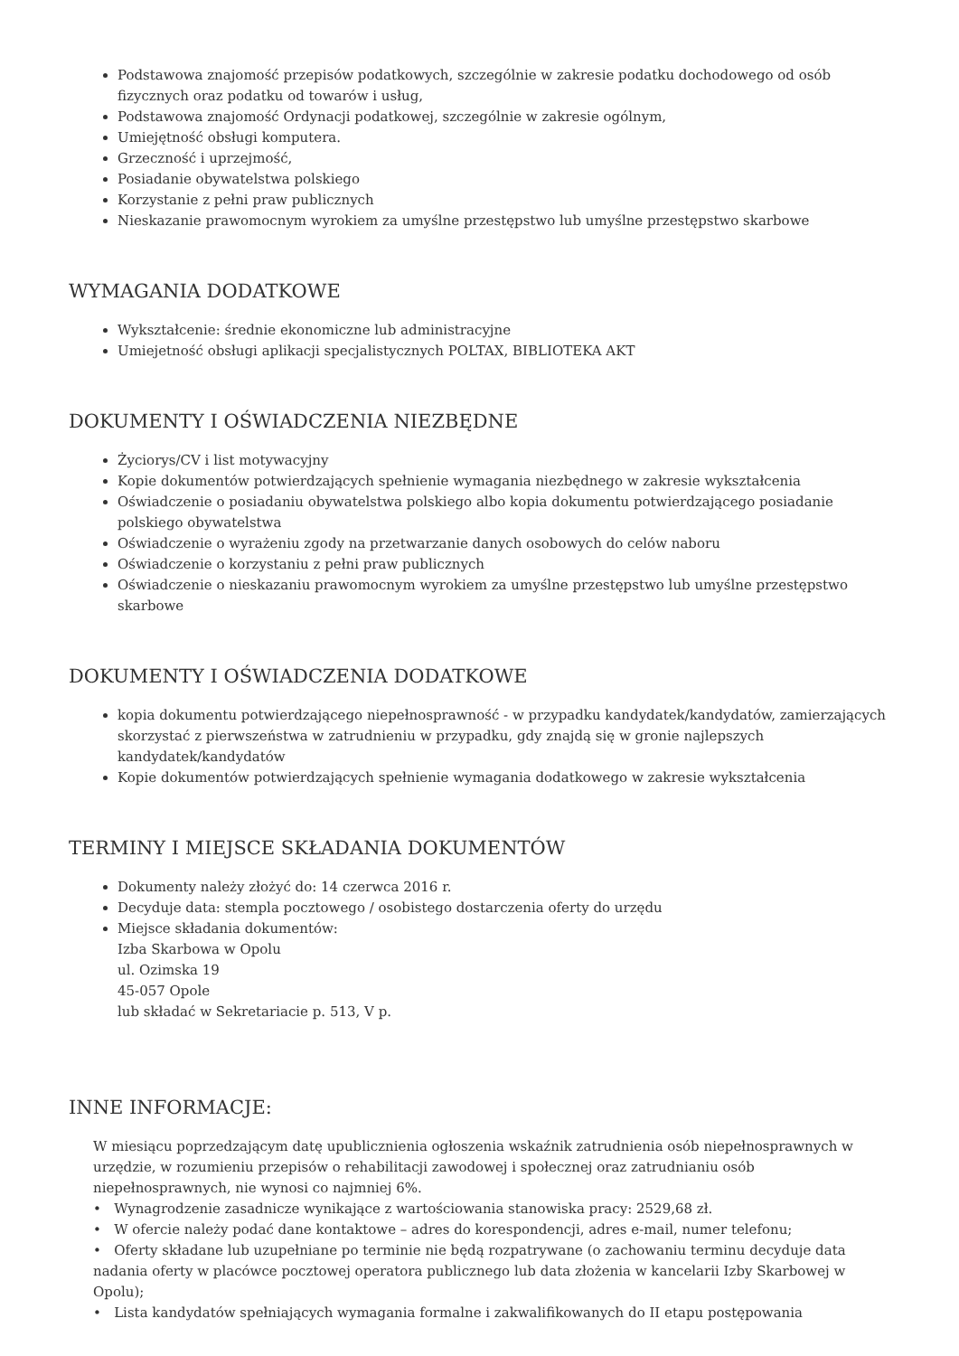Podstawowa znajomość przepisów podatkowych, szczególnie w zakresie podatku dochodowego od osób fizycznych oraz podatku od towarów i usług,
Podstawowa znajomość Ordynacji podatkowej, szczególnie w zakresie ogólnym,
Umiejętność obsługi komputera.
Grzeczność i uprzejmość,
Posiadanie obywatelstwa polskiego
Korzystanie z pełni praw publicznych
Nieskazanie prawomocnym wyrokiem za umyślne przestępstwo lub umyślne przestępstwo skarbowe
WYMAGANIA DODATKOWE
Wykształcenie: średnie ekonomiczne lub administracyjne
Umiejetność obsługi aplikacji specjalistycznych POLTAX, BIBLIOTEKA AKT
DOKUMENTY I OŚWIADCZENIA NIEZBĘDNE
Życiorys/CV i list motywacyjny
Kopie dokumentów potwierdzających spełnienie wymagania niezbędnego w zakresie wykształcenia
Oświadczenie o posiadaniu obywatelstwa polskiego albo kopia dokumentu potwierdzającego posiadanie polskiego obywatelstwa
Oświadczenie o wyrażeniu zgody na przetwarzanie danych osobowych do celów naboru
Oświadczenie o korzystaniu z pełni praw publicznych
Oświadczenie o nieskazaniu prawomocnym wyrokiem za umyślne przestępstwo lub umyślne przestępstwo skarbowe
DOKUMENTY I OŚWIADCZENIA DODATKOWE
kopia dokumentu potwierdzającego niepełnosprawność - w przypadku kandydatek/kandydatów, zamierzających skorzystać z pierwszeństwa w zatrudnieniu w przypadku, gdy znajdą się w gronie najlepszych kandydatek/kandydatów
Kopie dokumentów potwierdzających spełnienie wymagania dodatkowego w zakresie wykształcenia
TERMINY I MIEJSCE SKŁADANIA DOKUMENTÓW
Dokumenty należy złożyć do: 14 czerwca 2016 r.
Decyduje data: stempla pocztowego / osobistego dostarczenia oferty do urzędu
Miejsce składania dokumentów:
Izba Skarbowa w Opolu
ul. Ozimska 19
45-057 Opole
lub składać w Sekretariacie p. 513, V p.
INNE INFORMACJE:
W miesiącu poprzedzającym datę upublicznienia ogłoszenia wskaźnik zatrudnienia osób niepełnosprawnych w urzędzie, w rozumieniu przepisów o rehabilitacji zawodowej i społecznej oraz zatrudnianiu osób niepełnosprawnych, nie wynosi co najmniej 6%.
• Wynagrodzenie zasadnicze wynikające z wartościowania stanowiska pracy: 2529,68 zł.
• W ofercie należy podać dane kontaktowe – adres do korespondencji, adres e-mail, numer telefonu;
• Oferty składane lub uzupełniane po terminie nie będą rozpatrywane (o zachowaniu terminu decyduje data nadania oferty w placówce pocztowej operatora publicznego lub data złożenia w kancelarii Izby Skarbowej w Opolu);
• Lista kandydatów spełniających wymagania formalne i zakwalifikowanych do II etapu postępowania